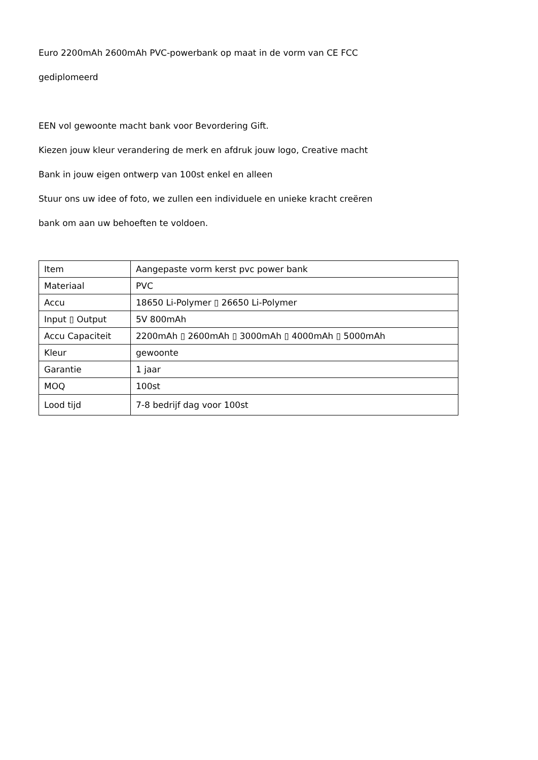Euro 2200mAh 2600mAh PVC-powerbank op maat in de vorm van CE FCC
gediplomeerd
EEN vol gewoonte macht bank voor Bevordering Gift.
Kiezen jouw kleur verandering de merk en afdruk jouw logo, Creative macht
Bank in jouw eigen ontwerp van 100st enkel en alleen
Stuur ons uw idee of foto, we zullen een individuele en unieke kracht creëren
bank om aan uw behoeften te voldoen.
| Item | Aangepaste vorm kerst pvc power bank |
| Materiaal | PVC |
| Accu | 18650 Li-Polymer ▯ 26650 Li-Polymer |
| Input ▯ Output | 5V 800mAh |
| Accu Capaciteit | 2200mAh ▯ 2600mAh ▯ 3000mAh ▯ 4000mAh ▯ 5000mAh |
| Kleur | gewoonte |
| Garantie | 1 jaar |
| MOQ | 100st |
| Lood tijd | 7-8 bedrijf dag voor 100st |